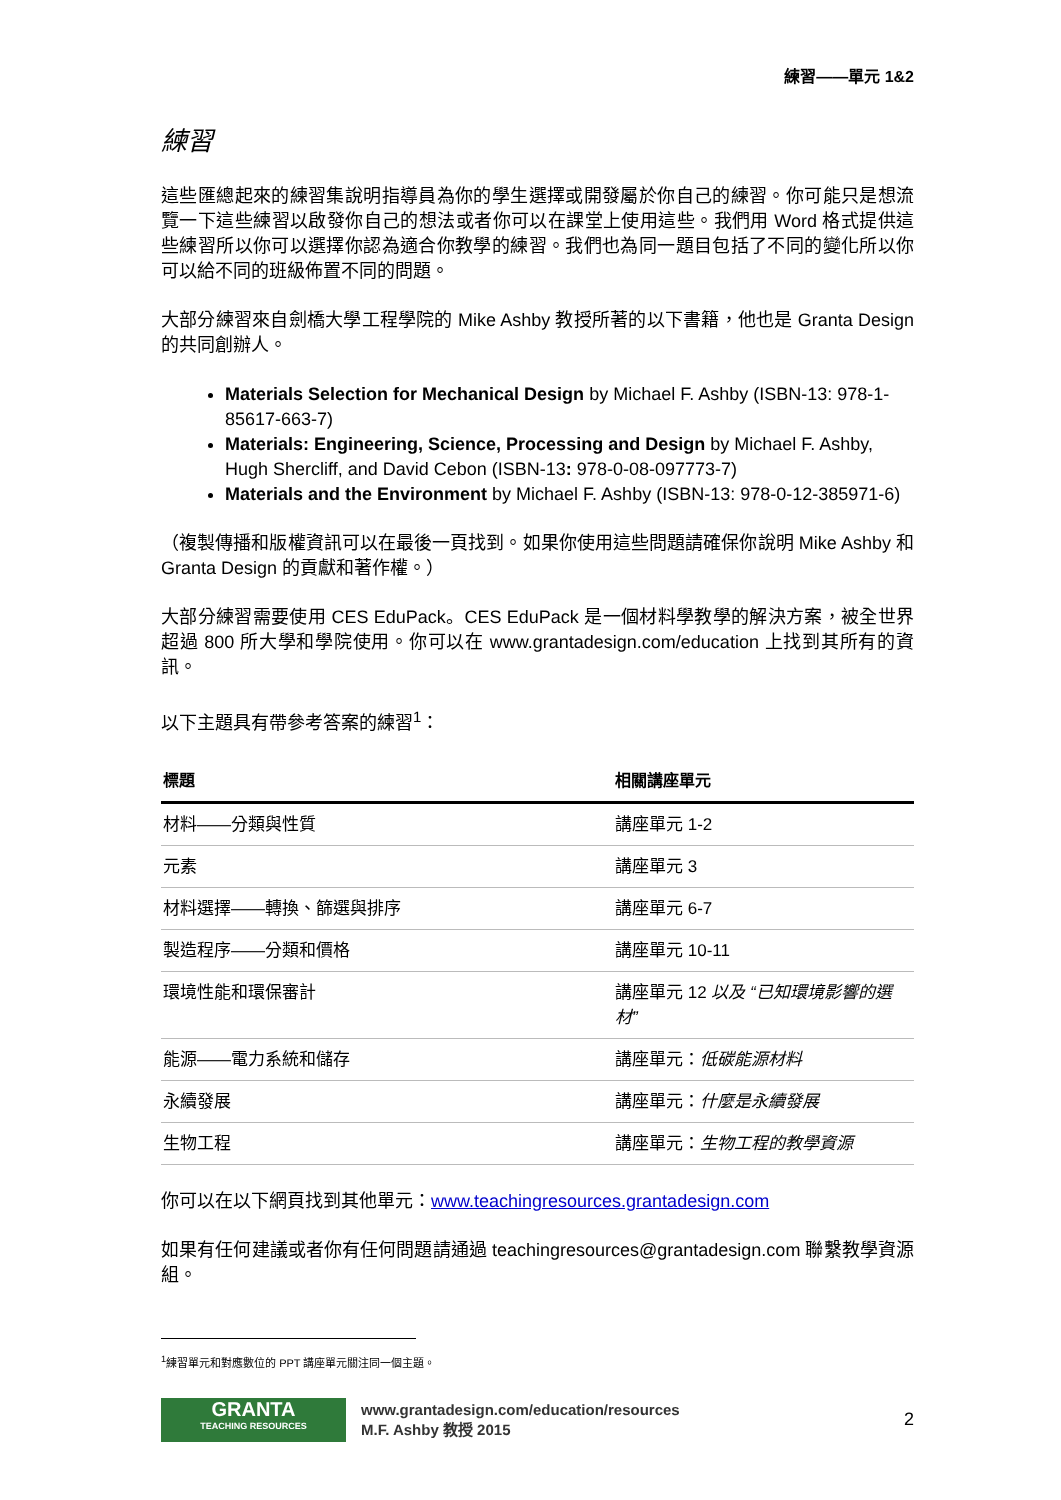練習——單元 1&2
練習
這些匯總起來的練習集說明指導員為你的學生選擇或開發屬於你自己的練習。你可能只是想流覽一下這些練習以啟發你自己的想法或者你可以在課堂上使用這些。我們用 Word 格式提供這些練習所以你可以選擇你認為適合你教學的練習。我們也為同一題目包括了不同的變化所以你可以給不同的班級佈置不同的問題。
大部分練習來自劍橋大學工程學院的 Mike Ashby 教授所著的以下書籍，他也是 Granta Design 的共同創辦人。
Materials Selection for Mechanical Design by Michael F. Ashby (ISBN-13: 978-1-85617-663-7)
Materials: Engineering, Science, Processing and Design by Michael F. Ashby, Hugh Shercliff, and David Cebon (ISBN-13: 978-0-08-097773-7)
Materials and the Environment by Michael F. Ashby (ISBN-13: 978-0-12-385971-6)
（複製傳播和版權資訊可以在最後一頁找到。如果你使用這些問題請確保你說明 Mike Ashby 和 Granta Design 的貢獻和著作權。）
大部分練習需要使用 CES EduPack。CES EduPack 是一個材料學教學的解決方案，被全世界超過 800 所大學和學院使用。你可以在 www.grantadesign.com/education 上找到其所有的資訊。
以下主題具有帶參考答案的練習<sup>1</sup>：
| 標題 | 相關講座單元 |
| --- | --- |
| 材料——分類與性質 | 講座單元 1-2 |
| 元素 | 講座單元 3 |
| 材料選擇——轉換、篩選與排序 | 講座單元 6-7 |
| 製造程序——分類和價格 | 講座單元 10-11 |
| 環境性能和環保審計 | 講座單元 12 以及 “已知環境影響的選材” |
| 能源——電力系統和儲存 | 講座單元： 低碳能源材料 |
| 永續發展 | 講座單元： 什麼是永續發展 |
| 生物工程 | 講座單元： 生物工程的教學資源 |
你可以在以下網頁找到其他單元：www.teachingresources.grantadesign.com
如果有任何建議或者你有任何問題請通過 teachingresources@grantadesign.com 聯繫教學資源組。
<sup>1</sup> 練習單元和對應數位的 PPT 講座單元關注同一個主題。
GRANTA
TEACHING RESOURCES
www.grantadesign.com/education/resources
M.F. Ashby 教授 2015
2